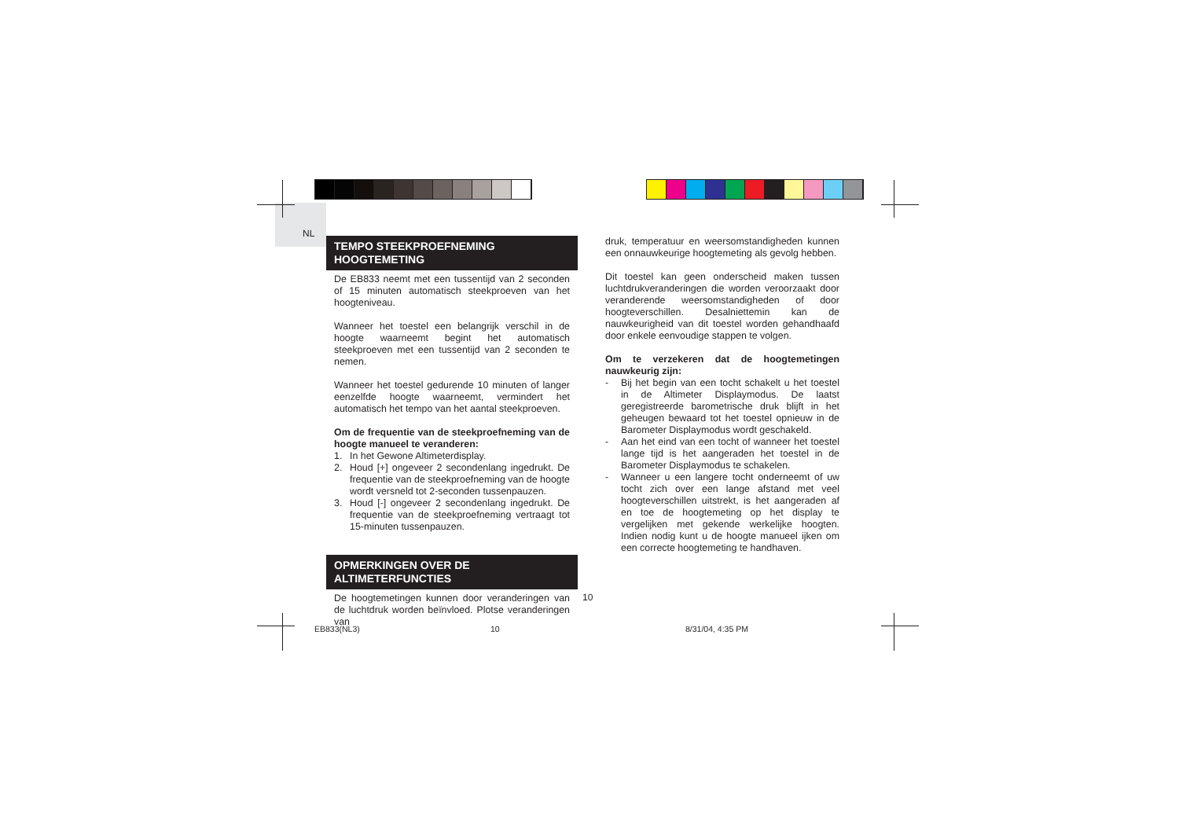NL
TEMPO STEEKPROEFNEMING
HOOGTEMETING
De EB833 neemt met een tussentijd van 2 seconden of 15 minuten automatisch steekproeven van het hoogteniveau.
Wanneer het toestel een belangrijk verschil in de hoogte waarneemt begint het automatisch steekproeven met een tussentijd van 2 seconden te nemen.
Wanneer het toestel gedurende 10 minuten of langer eenzelfde hoogte waarneemt, vermindert het automatisch het tempo van het aantal steekproeven.
Om de frequentie van de steekproefneming van de hoogte manueel te veranderen:
1. In het Gewone Altimeterdisplay.
2. Houd [+] ongeveer 2 secondenlang ingedrukt. De frequentie van de steekproefneming van de hoogte wordt versneld tot 2-seconden tussenpauzen.
3. Houd [-] ongeveer 2 secondenlang ingedrukt. De frequentie van de steekproefneming vertraagt tot 15-minuten tussenpauzen.
OPMERKINGEN OVER DE
ALTIMETERFUNCTIES
De hoogtemetingen kunnen door veranderingen van de luchtdruk worden beïnvloed. Plotse veranderingen van
druk, temperatuur en weersomstandigheden kunnen een onnauwkeurige hoogtemeting als gevolg hebben.
Dit toestel kan geen onderscheid maken tussen luchtdrukveranderingen die worden veroorzaakt door veranderende weersomstandigheden of door hoogteverschillen. Desalniettemin kan de nauwkeurigheid van dit toestel worden gehandhaafd door enkele eenvoudige stappen te volgen.
Om te verzekeren dat de hoogtemetingen nauwkeurig zijn:
- Bij het begin van een tocht schakelt u het toestel in de Altimeter Displaymodus. De laatst geregistreerde barometrische druk blijft in het geheugen bewaard tot het toestel opnieuw in de Barometer Displaymodus wordt geschakeld.
- Aan het eind van een tocht of wanneer het toestel lange tijd is het aangeraden het toestel in de Barometer Displaymodus te schakelen.
- Wanneer u een langere tocht onderneemt of uw tocht zich over een lange afstand met veel hoogteverschillen uitstrekt, is het aangeraden af en toe de hoogtemeting op het display te vergelijken met gekende werkelijke hoogten. Indien nodig kunt u de hoogte manueel ijken om een correcte hoogtemeting te handhaven.
10
EB833(NL3) 10 8/31/04, 4:35 PM